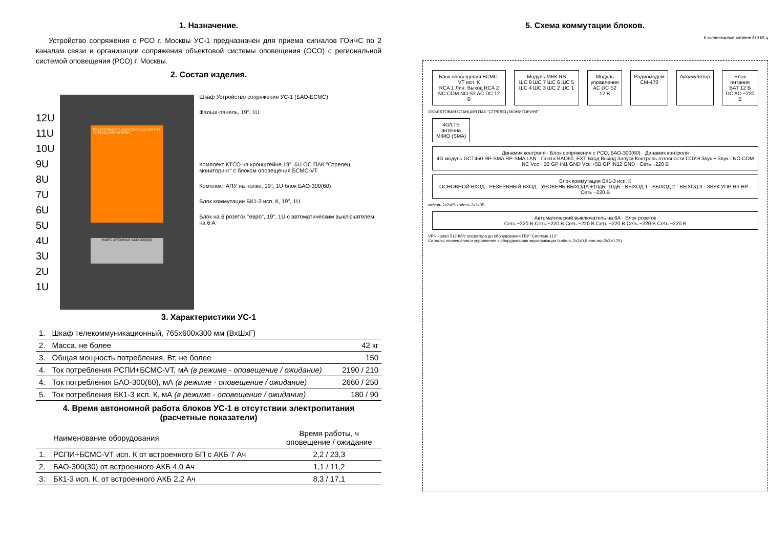1. Назначение.
Устройство сопряжения с РСО г. Москвы УС-1 предназначен для приема сигналов ГОиЧС по 2 каналам связи и организации сопряжения объектовой системы оповещения (ОСО) с региональной системой оповещения (РСО) г. Москвы.
2. Состав изделия.
12U
11U
10U
9U
8U
7U
6U
5U
4U
3U
2U
1U
ОБЪЕКТОВАЯ СТАНЦИЯ ОПОВЕЩЕНИЯ ПАК "СТРЕЛЕЦ МОНИТОРИНГ"
МАРС АРСИНАЛ БАО-300(60)
Шкаф Устройство сопряжения УС-1 (БАО-БСМС)
Фальш-панель, 19", 1U
Комплект КТСО на кронштейне 19", 6U ОС ПАК "Стрелец мониторинг" с блоком оповещения БСМС-VT
Комплект АПУ на полке, 19", 1U блок БАО-300(60)
Блок коммутации БК1-3 исп. К, 19", 1U
Блок на 6 розеток "евро", 19", 1U с автоматическим выключателем на 6 А
3. Характеристики УС-1
| 1. | Шкаф телекоммуникационный, 765x600x300 мм (ВхШхГ) | |
| 2. | Масса, не более | 42 кг |
| 3. | Общая мощность потребления, Вт, не более | 150 |
| 4. | Ток потребления РСПИ+БСМС-VT, мА (в режиме - оповещение / ожидание) | 2190 / 210 |
| 4. | Ток потребления БАО-300(60), мА (в режиме - оповещение / ожидание) | 2660 / 250 |
| 5. | Ток потребления БК1-3 исп. К, мА (в режиме - оповещение / ожидание) | 180 / 90 |
4. Время автономной работа блоков УС-1 в отсутствии электропитания
(расчетные показатели)
| | Наименование оборудования | Время работы, ч оповещение / ожидание |
| --- | --- | --- |
| 1. | РСПИ+БСМС-VT исп. К от встроенного БП с АКБ 7 Ач | 2,2 / 23,3 |
| 2. | БАО-300(30) от встроенного АКБ 4,0 Ач | 1,1 / 11,2 |
| 3. | БК1-3 исп. К, от встроенного АКБ 2,2 Ач | 8,3 / 17,1 |
5. Схема коммутации блоков.
К коллинеарной антенне 470 МГц
Блок оповещения БСМС-VT исп. К
RCA 1 Лин. Выход RCA 2 NC COM NO S2 AC DC 12 В
Модуль МВК-RS
ШС 8 ШС 7 ШС 6 ШС 5 ШС 4 ШС 3 ШС 2 ШС 1
Модуль управления
AC DC S2 12 В
Радиомодем СМ-470 Аккумулятор Блок питания
BAT 12 В DC AC ~220 В
ОБЪЕКТОВАЯ СТАНЦИЯ ПАК "СТРЕЛЕЦ МОНИТОРИНГ"
4G/LTE антенна MIMO (SMA)
Динамик контроля · Блок сопряжения с РСО, БАО-300(60) · Динамик контроля
4G модуль GCT450 RP-SMA RP-SMA LAN · Плата BAO60_EXT Вход Выход Запуск Контроль готовности СОУЭ Звук + Звук - NO COM NC Vcc +5B GP IN1 GND Vcc +5B GP IN12 GND · Сеть ~220 В
Блок коммутации БК1-3 исп. К
ОСНОВНОЙ ВХОД · РЕЗЕРВНЫЙ ВХОД · УРОВЕНЬ ВЫХОДА +10дБ -10дБ · ВЫХОД 1 · ВЫХОД 2 · ВЫХОД 3 · ЗВУК УПР НЗ НР · Сеть ~220 В
кабель 2x2x05 кабель 2x2x05
Автоматический выключатель на 6А · Блок розеток
Сеть ~220 В Сеть ~220 В Сеть ~220 В Сеть ~220 В Сеть ~220 В Сеть ~220 В
VPN канал 512 Кб/с оператора до оборудования ГБУ "Система 112"
Сигналы оповещения и управления к оборудованию звукофикации (кабель 2x2x0,5 или экр.2x2x0,75)